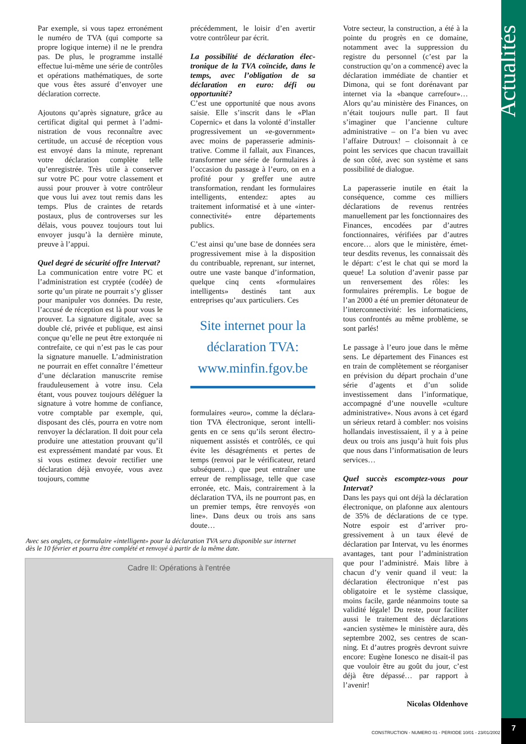Par exemple, si vous tapez erroné­ment le numéro de TVA (qui compor­te sa propre logique interne) il ne le prendra pas. De plus, le pro­gramme installé effectue lui-même une série de contrôles et opérations mathématiques, de sorte que vous êtes assuré d’envoyer une déclaration correcte.
Ajoutons qu’après signature, grâce au certificat digital qui permet à l’admi­nistration de vous reconnaître avec certitude, un accusé de réception vous est envoyé dans la minute, reprenant votre déclaration complète telle qu’enregistrée. Très utile à conserver sur votre PC pour votre classement et aussi pour prouver à votre contrôleur que vous lui avez tout remis dans les temps. Plus de craintes de retards postaux, plus de controverses sur les délais, vous pouvez toujours tout lui envoyer jus­qu’à la dernière minute, preuve à l’ap­pui.
Quel degré de sécurité offre Intervat?
La communication entre votre PC et l’administration est cryptée (codée) de sorte qu’un pirate ne pourrait s’y glis­ser pour manipuler vos données. Du reste, l’accusé de réception est là pour vous le prouver. La signature digitale, avec sa double clé, privée et publique, est ainsi conçue qu’elle ne peut être extorquée ni contrefaite, ce qui n’est pas le cas pour la signature manuelle. L’administration ne pourrait en effet connaître l’émetteur d’une déclaration manuscrite remise fraudu­leusement à votre insu. Cela étant, vous pouvez toujours déléguer la signature à votre homme de confian­ce, votre comptable par exemple, qui, disposant des clés, pourra en votre nom renvoyer la déclaration. Il doit pour cela produire une attestation prouvant qu’il est expressément man­daté par vous. Et si vous estimez devoir rectifier une déclaration déjà envoyée, vous avez toujours, comme
précédemment, le loisir d’en avertir votre contrôleur par écrit.
La possibilité de déclaration élec­tronique de la TVA coïncide, dans le temps, avec l’obligation de sa déclaration en euro: défi ou opportunité?
C’est une opportunité que nous avons saisie. Elle s’inscrit dans le «Plan Copernic» et dans la volonté d’installer progressivement un «e-government» avec moins de paperasserie adminis­trative. Comme il fallait, aux Finances, transformer une série de formulaires à l’occasion du passage à l’euro, on en a profité pour y greffer une autre transformation, rendant les formu­laires intelligents, entendez: aptes au traitement informatisé et à une «inter­connectivité» entre départements publics.
C’est ainsi qu’une base de données sera progressivement mise à la dispo­sition du contribuable, reprenant, sur internet, outre une vaste banque d’in­formation, quelque cinq cents «formu­laires intelligents» destinés tant aux entreprises qu’aux particuliers. Ces
Site internet pour la déclaration TVA: www.minfin.fgov.be
formulaires «euro», comme la déclara­tion TVA électronique, seront intelli­gents en ce sens qu’ils seront électro­niquement assistés et contrôlés, ce qui évite les désagréments et pertes de temps (renvoi par le vérificateur, retard subséquent…) que peut entraî­ner une erreur de remplissage, telle que case erronée, etc. Mais, contraire­ment à la déclaration TVA, ils ne pourront pas, en un premier temps, être renvoyés «on line». Dans deux ou trois ans sans doute…
Votre secteur, la construction, a été à la pointe du progrès en ce domaine, notamment avec la suppression du registre du personnel (c’est par la construction qu’on a commencé) avec la déclaration immédiate de chantier et Dimona, qui se font dorénavant par internet via la «banque carrefour»… Alors qu’au ministère des Finances, on n’était toujours nulle part. Il faut s’imaginer que l’ancienne culture administrative – on l’a bien vu avec l’affaire Dutroux! – cloisonnait à ce point les services que chacun tra­vaillait de son côté, avec son système et sans possibilité de dialogue.
La paperasserie inutile en était la conséquence, comme ces milliers déclarations de revenus rentrées manuellement par les fonctionnaires des Finances, encodées par d’autres fonctionnaires, vérifiées par d’autres encore… alors que le ministère, émet­teur desdits revenus, les connaissait dès le départ: c’est le chat qui se mord la queue! La solution d’avenir passe par un renversement des rôles: les formulaires préremplis. Le bogue de l’an 2000 a été un premier détona­teur de l’interconnectivité: les infor­maticiens, tous confrontés au même problème, se sont parlés!
Le passage à l’euro joue dans le même sens. Le département des Finances est en train de complète­ment se réorganiser en prévision du départ prochain d’une série d’agents et d’un solide investissement dans l’in­formatique, accompagné d’une nou­velle «culture administrative». Nous avons à cet égard un sérieux retard à combler: nos voisins hollandais inves­tissaient, il y a à peine deux ou trois ans jusqu’à huit fois plus que nous dans l’informatisation de leurs ser­vices…
Quel succès escomptez-vous pour Intervat?
Dans les pays qui ont déjà la déclara­tion électronique, on plafonne aux alentours de 35% de déclarations de ce type. Notre espoir est d’arriver pro­gressivement à un taux élevé de déclaration par Intervat, vu les énormes avantages, tant pour l’admi­nistration que pour l’administré. Mais libre à chacun d’y venir quand il veut: la déclaration électronique n’est pas obligatoire et le système classique, moins facile, garde néanmoins toute sa validité légale! Du reste, pour facili­ter aussi le traitement des déclarations «ancien système» le ministère aura, dès septembre 2002, ses centres de scan­ning. Et d’autres progrès devront suivre encore: Eugène Ionesco ne disait-il pas que vouloir être au goût du jour, c’est déjà être dépassé… par rapport à l’avenir!
Nicolas Oldenhove
Avec ses onglets, ce formulaire «intelligent» pour la déclaration TVA sera disponible sur internet dès le 10 février et pourra être complété et renvoyé à partir de la même date.
Cadre II: Opérations à l'entrée
Actualités
7
CONSTRUCTION - NUMERO 01 - PERIODE 10/01 - 23/01/2002